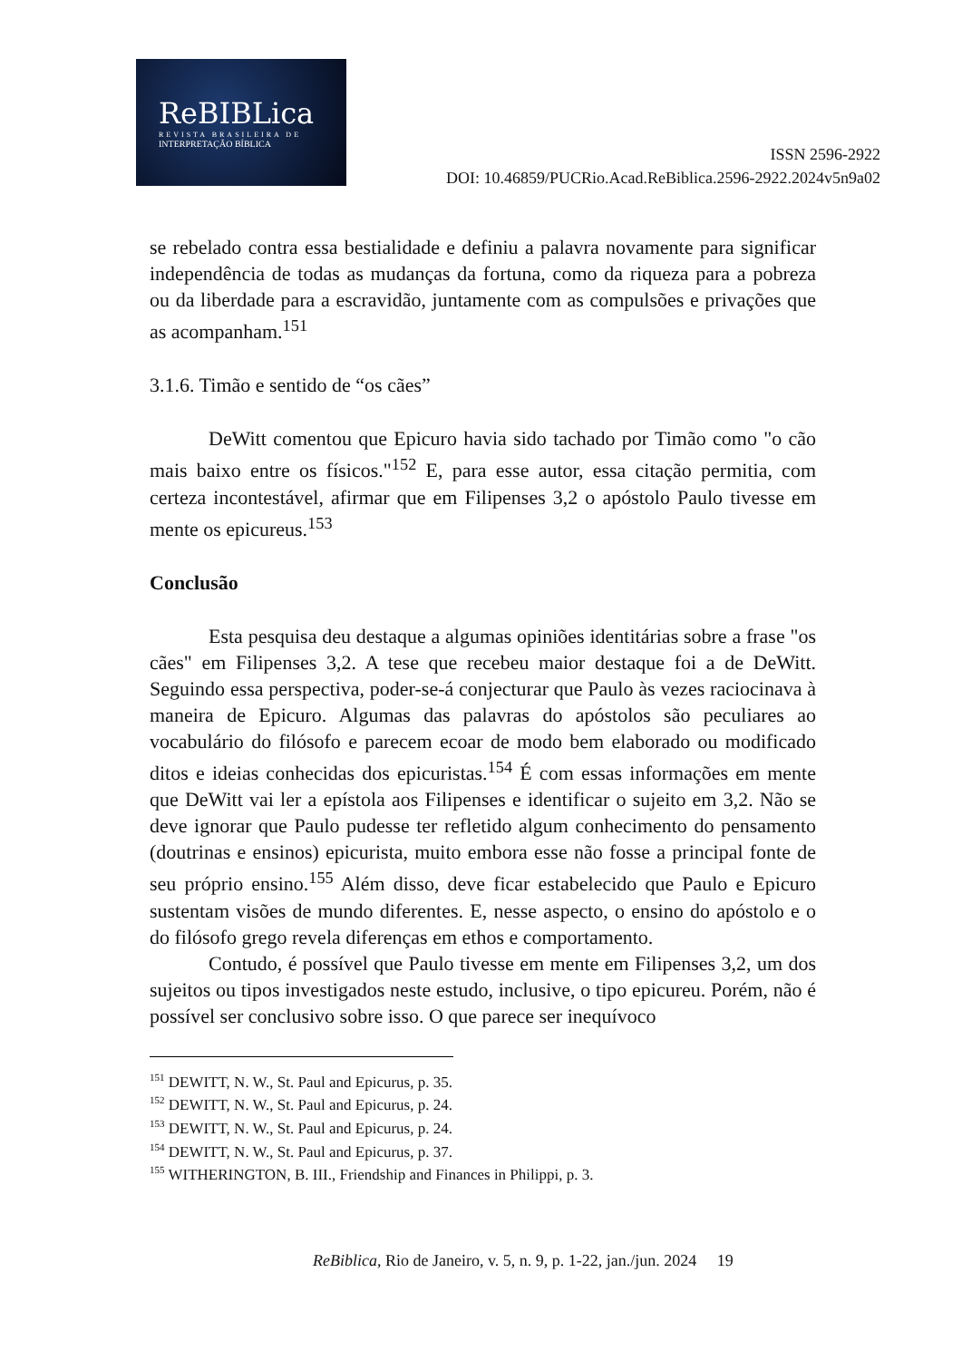ReBIBLica
REVISTA BRASILEIRA DE
INTERPRETAÇÃO BÍBLICA
ISSN 2596-2922
DOI: 10.46859/PUCRio.Acad.ReBiblica.2596-2922.2024v5n9a02
se rebelado contra essa bestialidade e definiu a palavra novamente para significar independência de todas as mudanças da fortuna, como da riqueza para a pobreza ou da liberdade para a escravidão, juntamente com as compulsões e privações que as acompanham.<sup>151</sup>
3.1.6. Timão e sentido de “os cães”
DeWitt comentou que Epicuro havia sido tachado por Timão como "o cão mais baixo entre os físicos."<sup>152</sup> E, para esse autor, essa citação permitia, com certeza incontestável, afirmar que em Filipenses 3,2 o apóstolo Paulo tivesse em mente os epicureus.<sup>153</sup>
Conclusão
Esta pesquisa deu destaque a algumas opiniões identitárias sobre a frase "os cães" em Filipenses 3,2. A tese que recebeu maior destaque foi a de DeWitt. Seguindo essa perspectiva, poder-se-á conjecturar que Paulo às vezes raciocinava à maneira de Epicuro. Algumas das palavras do apóstolos são peculiares ao vocabulário do filósofo e parecem ecoar de modo bem elaborado ou modificado ditos e ideias conhecidas dos epicuristas.<sup>154</sup> É com essas informações em mente que DeWitt vai ler a epístola aos Filipenses e identificar o sujeito em 3,2. Não se deve ignorar que Paulo pudesse ter refletido algum conhecimento do pensamento (doutrinas e ensinos) epicurista, muito embora esse não fosse a principal fonte de seu próprio ensino.<sup>155</sup> Além disso, deve ficar estabelecido que Paulo e Epicuro sustentam visões de mundo diferentes. E, nesse aspecto, o ensino do apóstolo e o do filósofo grego revela diferenças em ethos e comportamento.
Contudo, é possível que Paulo tivesse em mente em Filipenses 3,2, um dos sujeitos ou tipos investigados neste estudo, inclusive, o tipo epicureu. Porém, não é possível ser conclusivo sobre isso. O que parece ser inequívoco
<sup>151</sup> DEWITT, N. W., St. Paul and Epicurus, p. 35.
<sup>152</sup> DEWITT, N. W., St. Paul and Epicurus, p. 24.
<sup>153</sup> DEWITT, N. W., St. Paul and Epicurus, p. 24.
<sup>154</sup> DEWITT, N. W., St. Paul and Epicurus, p. 37.
<sup>155</sup> WITHERINGTON, B. III., Friendship and Finances in Philippi, p. 3.
ReBiblica, Rio de Janeiro, v. 5, n. 9, p. 1-22, jan./jun. 2024 19